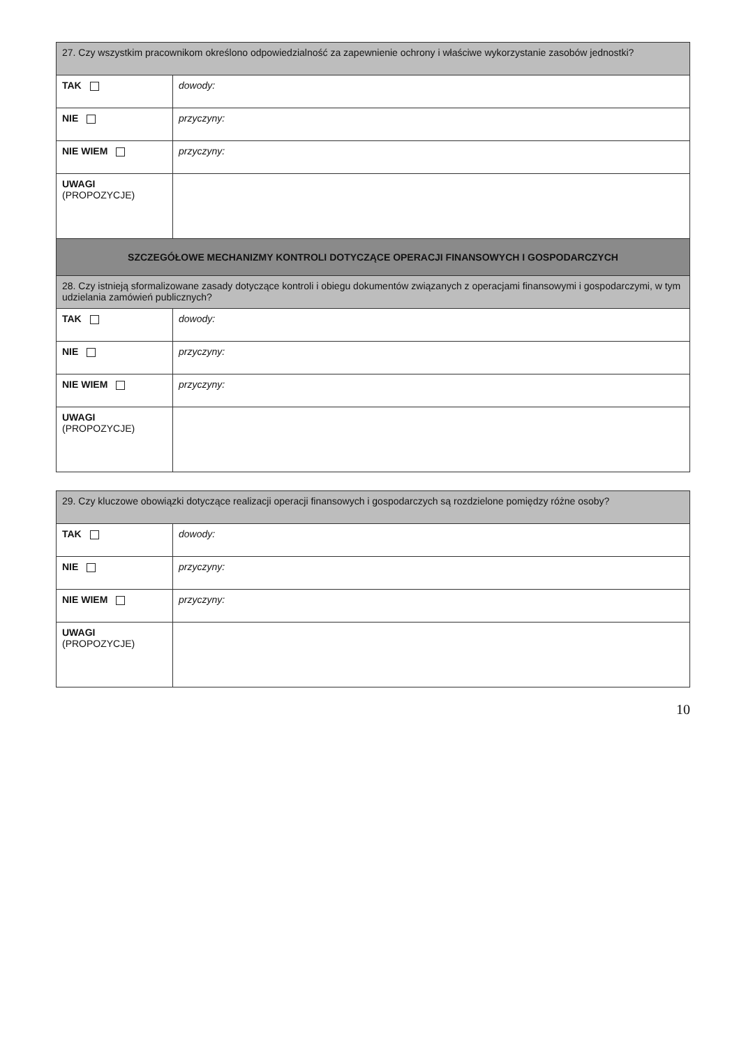| 27. Czy wszystkim pracownikom określono odpowiedzialność za zapewnienie ochrony i właściwe wykorzystanie zasobów jednostki? | |
| TAK | dowody: |
| NIE | przyczyny: |
| NIE WIEM | przyczyny: |
| UWAGI (PROPOZYCJE) | |
| SZCZEGÓŁOWE MECHANIZMY KONTROLI DOTYCZĄCE OPERACJI FINANSOWYCH I GOSPODARCZYCH | |
| 28. Czy istnieją sformalizowane zasady dotyczące kontroli i obiegu dokumentów związanych z operacjami finansowymi i gospodarczymi, w tym udzielania zamówień publicznych? | |
| TAK | dowody: |
| NIE | przyczyny: |
| NIE WIEM | przyczyny: |
| UWAGI (PROPOZYCJE) | |
| 29. Czy kluczowe obowiązki dotyczące realizacji operacji finansowych i gospodarczych są rozdzielone pomiędzy różne osoby? | |
| TAK | dowody: |
| NIE | przyczyny: |
| NIE WIEM | przyczyny: |
| UWAGI (PROPOZYCJE) | |
10